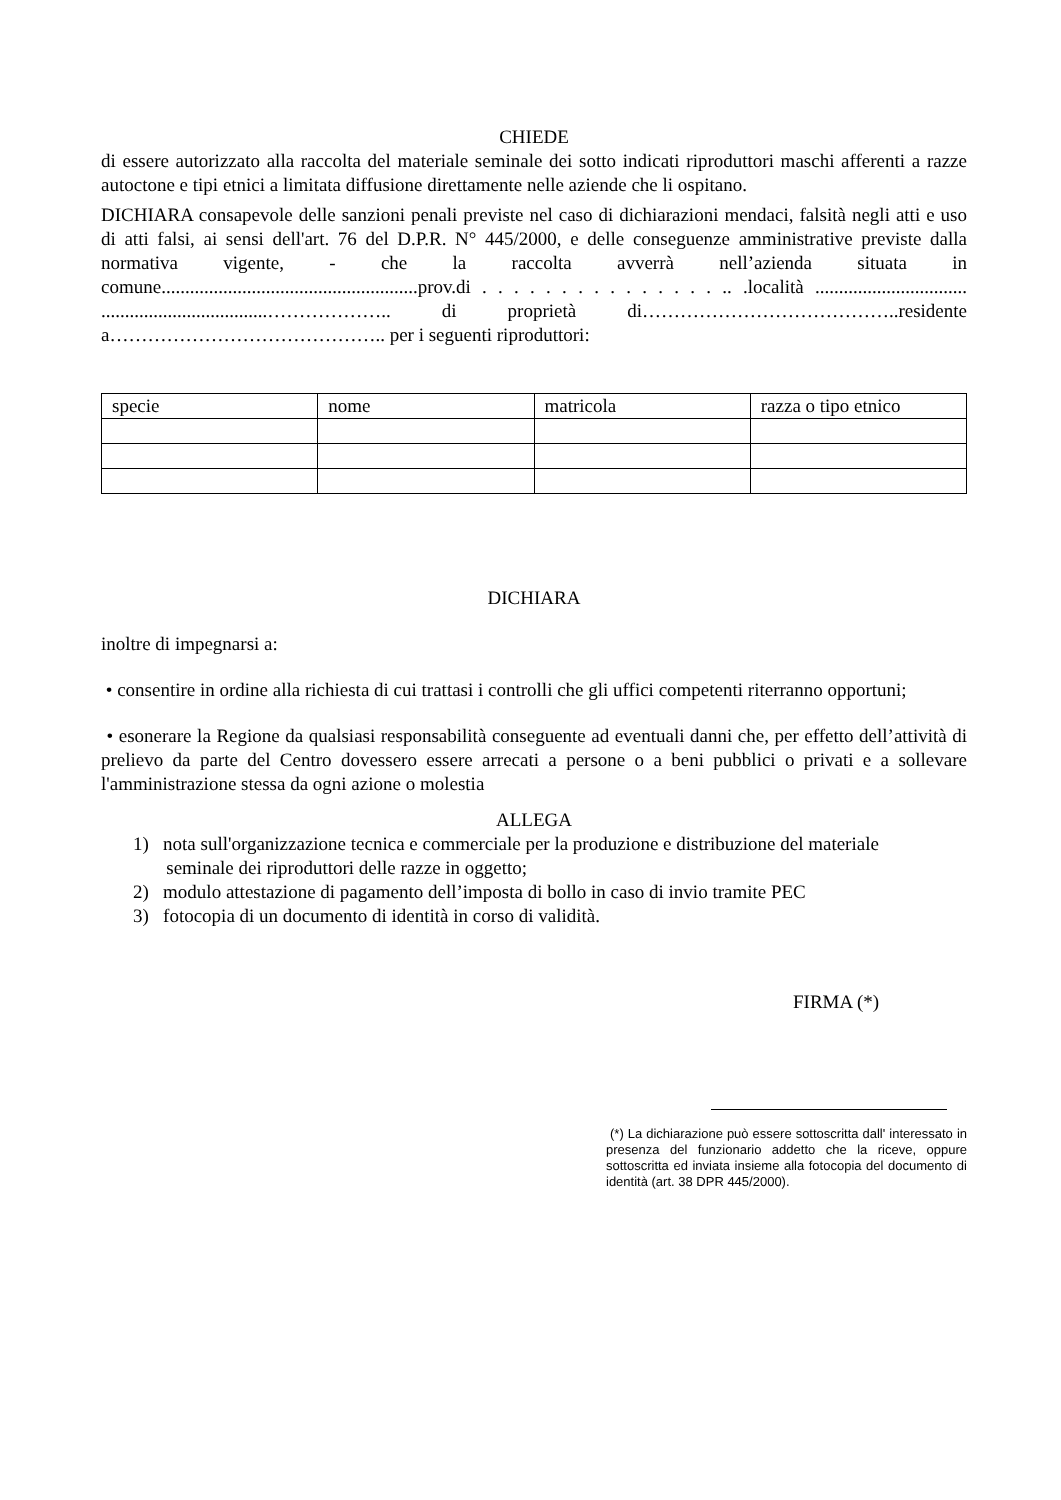CHIEDE
di essere autorizzato alla raccolta del materiale seminale dei sotto indicati riproduttori maschi afferenti a razze autoctone e tipi etnici a limitata diffusione direttamente nelle aziende che li ospitano.
DICHIARA consapevole delle sanzioni penali previste nel caso di dichiarazioni mendaci, falsità negli atti e uso di atti falsi, ai sensi dell'art. 76 del D.P.R. N° 445/2000, e delle conseguenze amministrative previste dalla normativa vigente, - che la raccolta avverrà nell’azienda situata in comune......................................................prov.di . . . . . . . . . . . . . . . .. .località ................................ ...................................……………….. di proprietà di…………………………………..residente a…………………………………….. per i seguenti riproduttori:
| specie | nome | matricola | razza o tipo etnico |
| --- | --- | --- | --- |
DICHIARA
inoltre di impegnarsi a:
• consentire in ordine alla richiesta di cui trattasi i controlli che gli uffici competenti riterranno opportuni;
• esonerare la Regione da qualsiasi responsabilità conseguente ad eventuali danni che, per effetto dell’attività di prelievo da parte del Centro dovessero essere arrecati a persone o a beni pubblici o privati e a sollevare l'amministrazione stessa da ogni azione o molestia
ALLEGA
1) nota sull'organizzazione tecnica e commerciale per la produzione e distribuzione del materiale
seminale dei riproduttori delle razze in oggetto;
2) modulo attestazione di pagamento dell’imposta di bollo in caso di invio tramite PEC
3) fotocopia di un documento di identità in corso di validità.
FIRMA (*)
(*) La dichiarazione può essere sottoscritta dall' interessato in presenza del funzionario addetto che la riceve, oppure sottoscritta ed inviata insieme alla fotocopia del documento di identità (art. 38 DPR 445/2000).